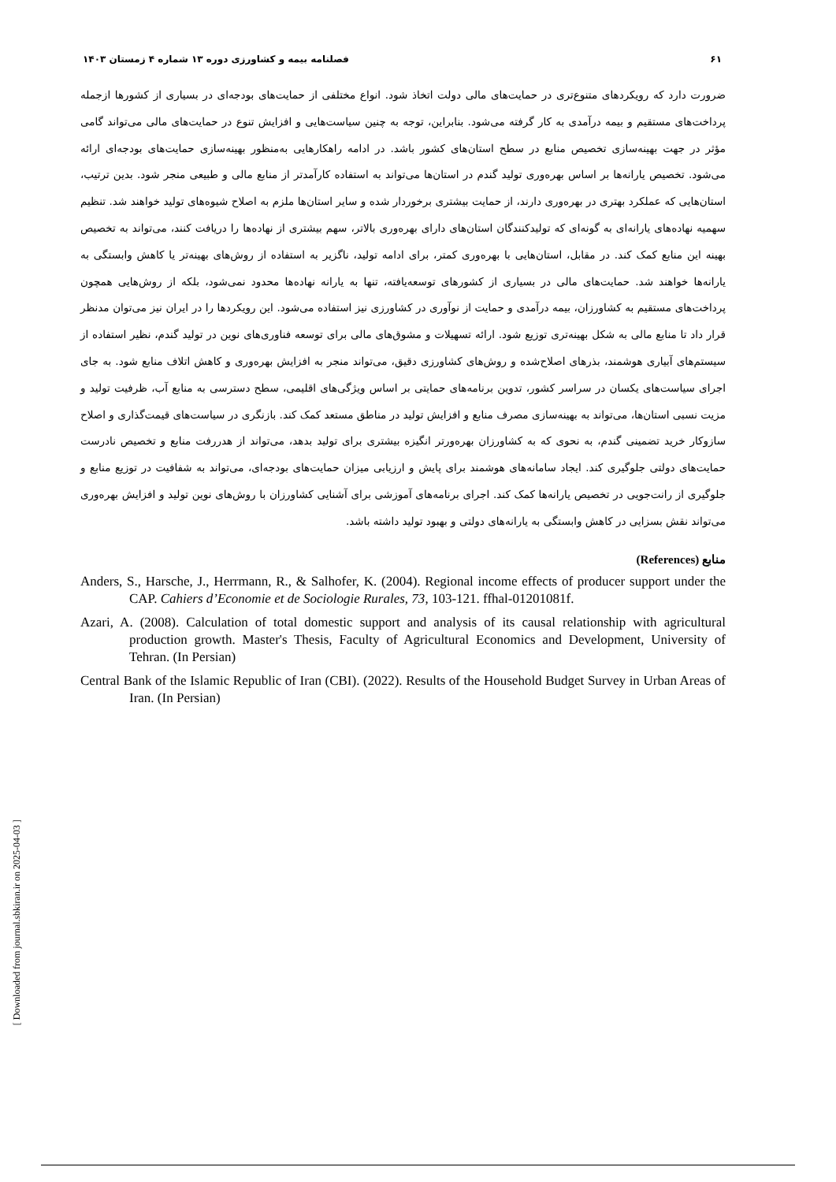۶۱ فصلنامه بیمه و کشاورزی دوره ۱۳ شماره ۴ زمستان ۱۴۰۳
ضرورت دارد که رویکردهای متنوع‌تری در حمایت‌های مالی دولت اتخاذ شود. انواع مختلفی از حمایت‌های بودجه‌ای در بسیاری از کشورها ازجمله پرداخت‌های مستقیم و بیمه درآمدی به کار گرفته می‌شود. بنابراین، توجه به چنین سیاست‌هایی و افزایش تنوع در حمایت‌های مالی می‌تواند گامی مؤثر در جهت بهینه‌سازی تخصیص منابع در سطح استان‌های کشور باشد. در ادامه راهکارهایی به‌منظور بهینه‌سازی حمایت‌های بودجه‌ای ارائه می‌شود. تخصیص یارانه‌ها بر اساس بهره‌وری تولید گندم در استان‌ها می‌تواند به استفاده کارآمدتر از منابع مالی و طبیعی منجر شود. بدین ترتیب، استان‌هایی که عملکرد بهتری در بهره‌وری دارند، از حمایت بیشتری برخوردار شده و سایر استان‌ها ملزم به اصلاح شیوه‌های تولید خواهند شد. تنظیم سهمیه نهاده‌های یارانه‌ای به گونه‌ای که تولیدکنندگان استان‌های دارای بهره‌وری بالاتر، سهم بیشتری از نهاده‌ها را دریافت کنند، می‌تواند به تخصیص بهینه این منابع کمک کند. در مقابل، استان‌هایی با بهره‌وری کمتر، برای ادامه تولید، ناگزیر به استفاده از روش‌های بهینه‌تر یا کاهش وابستگی به یارانه‌ها خواهند شد. حمایت‌های مالی در بسیاری از کشورهای توسعه‌یافته، تنها به یارانه نهاده‌ها محدود نمی‌شود، بلکه از روش‌هایی همچون پرداخت‌های مستقیم به کشاورزان، بیمه درآمدی و حمایت از نوآوری در کشاورزی نیز استفاده می‌شود. این رویکردها را در ایران نیز می‌توان مدنظر قرار داد تا منابع مالی به شکل بهینه‌تری توزیع شود. ارائه تسهیلات و مشوق‌های مالی برای توسعه فناوری‌های نوین در تولید گندم، نظیر استفاده از سیستم‌های آبیاری هوشمند، بذرهای اصلاح‌شده و روش‌های کشاورزی دقیق، می‌تواند منجر به افزایش بهره‌وری و کاهش اتلاف منابع شود. به جای اجرای سیاست‌های یکسان در سراسر کشور، تدوین برنامه‌های حمایتی بر اساس ویژگی‌های اقلیمی، سطح دسترسی به منابع آب، ظرفیت تولید و مزیت نسبی استان‌ها، می‌تواند به بهینه‌سازی مصرف منابع و افزایش تولید در مناطق مستعد کمک کند. بازنگری در سیاست‌های قیمت‌گذاری و اصلاح سازوکار خرید تضمینی گندم، به نحوی که به کشاورزان بهره‌ورتر انگیزه بیشتری برای تولید بدهد، می‌تواند از هدررفت منابع و تخصیص نادرست حمایت‌های دولتی جلوگیری کند. ایجاد سامانه‌های هوشمند برای پایش و ارزیابی میزان حمایت‌های بودجه‌ای، می‌تواند به شفافیت در توزیع منابع و جلوگیری از رانت‌جویی در تخصیص یارانه‌ها کمک کند. اجرای برنامه‌های آموزشی برای آشنایی کشاورزان با روش‌های نوین تولید و افزایش بهره‌وری می‌تواند نقش بسزایی در کاهش وابستگی به یارانه‌های دولتی و بهبود تولید داشته باشد.
منابع (References)
Anders, S., Harsche, J., Herrmann, R., & Salhofer, K. (2004). Regional income effects of producer support under the CAP. Cahiers d’Economie et de Sociologie Rurales, 73, 103-121. ffhal-01201081f.
Azari, A. (2008). Calculation of total domestic support and analysis of its causal relationship with agricultural production growth. Master's Thesis, Faculty of Agricultural Economics and Development, University of Tehran. (In Persian)
Central Bank of the Islamic Republic of Iran (CBI). (2022). Results of the Household Budget Survey in Urban Areas of Iran. (In Persian)
[ Downloaded from journal.sbkiran.ir on 2025-04-03 ]